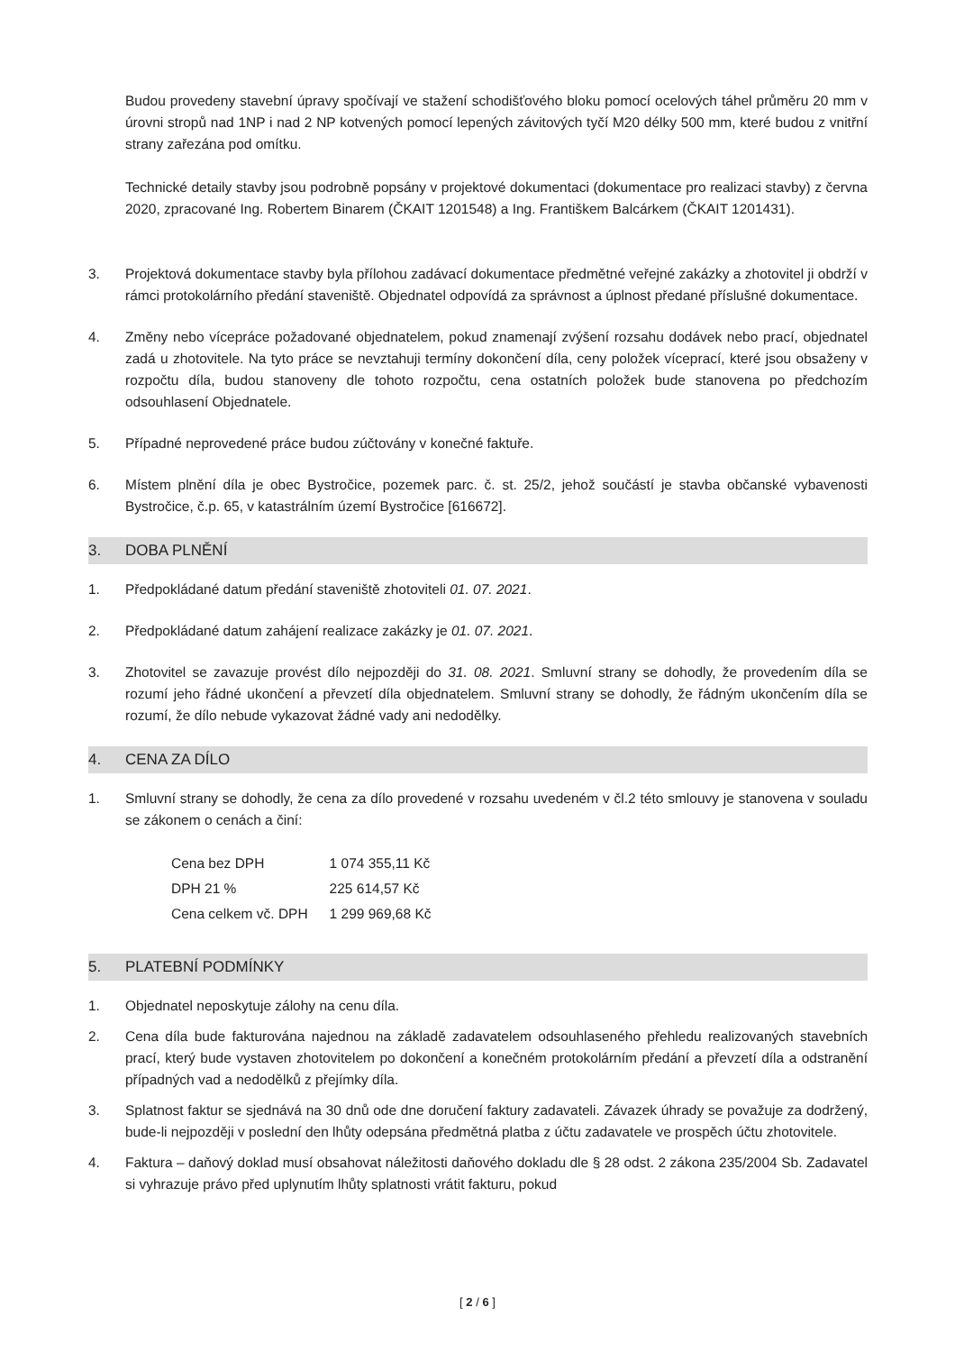Budou provedeny stavební úpravy spočívají ve stažení schodišťového bloku pomocí ocelových táhel průměru 20 mm v úrovni stropů nad 1NP i nad 2 NP kotvených pomocí lepených závitových tyčí M20 délky 500 mm, které budou z vnitřní strany zařezána pod omítku.
Technické detaily stavby jsou podrobně popsány v projektové dokumentaci (dokumentace pro realizaci stavby) z června 2020, zpracované Ing. Robertem Binarem (ČKAIT 1201548) a Ing. Františkem Balcárkem (ČKAIT 1201431).
3. Projektová dokumentace stavby byla přílohou zadávací dokumentace předmětné veřejné zakázky a zhotovitel ji obdrží v rámci protokolárního předání staveniště. Objednatel odpovídá za správnost a úplnost předané příslušné dokumentace.
4. Změny nebo vícepráce požadované objednatelem, pokud znamenají zvýšení rozsahu dodávek nebo prací, objednatel zadá u zhotovitele. Na tyto práce se nevztahuji termíny dokončení díla, ceny položek víceprací, které jsou obsaženy v rozpočtu díla, budou stanoveny dle tohoto rozpočtu, cena ostatních položek bude stanovena po předchozím odsouhlasení Objednatele.
5. Případné neprovedené práce budou zúčtovány v konečné faktuře.
6. Místem plnění díla je obec Bystročice, pozemek parc. č. st. 25/2, jehož součástí je stavba občanské vybavenosti Bystročice, č.p. 65, v katastrálním území Bystročice [616672].
3. DOBA PLNĚNÍ
1. Předpokládané datum předání staveniště zhotoviteli 01. 07. 2021.
2. Předpokládané datum zahájení realizace zakázky je 01. 07. 2021.
3. Zhotovitel se zavazuje provést dílo nejpozději do 31. 08. 2021. Smluvní strany se dohodly, že provedením díla se rozumí jeho řádné ukončení a převzetí díla objednatelem. Smluvní strany se dohodly, že řádným ukončením díla se rozumí, že dílo nebude vykazovat žádné vady ani nedodělky.
4. CENA ZA DÍLO
1. Smluvní strany se dohodly, že cena za dílo provedené v rozsahu uvedeném v čl.2 této smlouvy je stanovena v souladu se zákonem o cenách a činí:
| Cena bez DPH | 1 074 355,11 Kč |
| DPH 21 % | 225 614,57 Kč |
| Cena celkem vč. DPH | 1 299 969,68 Kč |
5. PLATEBNÍ PODMÍNKY
1. Objednatel neposkytuje zálohy na cenu díla.
2. Cena díla bude fakturována najednou na základě zadavatelem odsouhlaseného přehledu realizovaných stavebních prací, který bude vystaven zhotovitelem po dokončení a konečném protokolárním předání a převzetí díla a odstranění případných vad a nedodělků z přejímky díla.
3. Splatnost faktur se sjednává na 30 dnů ode dne doručení faktury zadavateli. Závazek úhrady se považuje za dodržený, bude-li nejpozději v poslední den lhůty odepsána předmětná platba z účtu zadavatele ve prospěch účtu zhotovitele.
4. Faktura – daňový doklad musí obsahovat náležitosti daňového dokladu dle § 28 odst. 2 zákona 235/2004 Sb. Zadavatel si vyhrazuje právo před uplynutím lhůty splatnosti vrátit fakturu, pokud
[ 2 / 6 ]